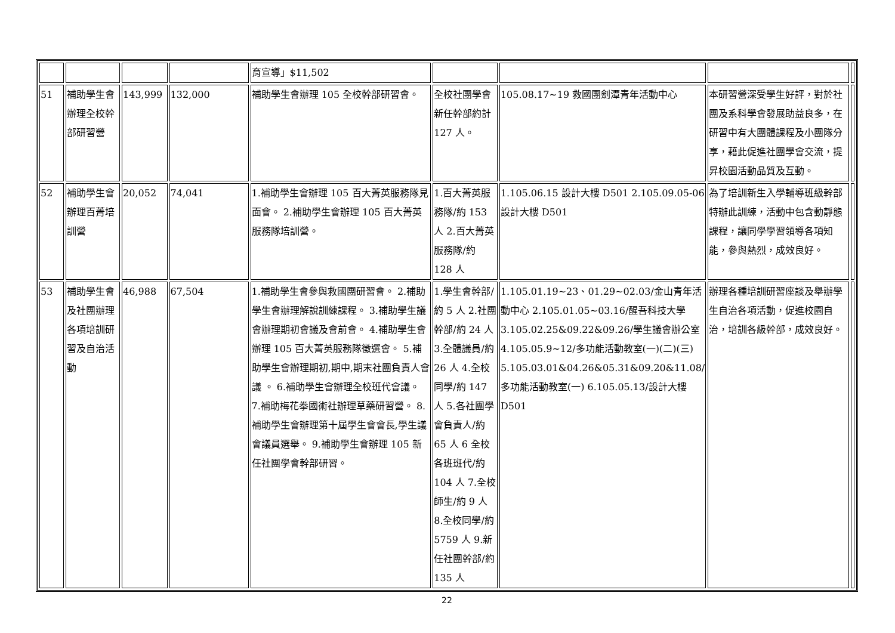| | | | | 育宣導」$11,502 | | | | |
| 51 | 補助學生會辦理全校幹部研習營 | 143,999 | 132,000 | 補助學生會辦理 105 全校幹部研習會。 | 全校社團學會新任幹部約計 127 人。 | 105.08.17~19 救國團劍潭青年活動中心 | 本研習營深受學生好評，對於社團及系科學會發展助益良多，在研習中有大團體課程及小團隊分享，藉此促進社團學會交流，提昇校園活動品質及互動。 | |
| 52 | 補助學生會辦理百菁培訓營 | 20,052 | 74,041 | 1.補助學生會辦理 105 百大菁英服務隊見面會。 2.補助學生會辦理 105 百大菁英服務隊培訓營。 | 1.百大菁英服務隊/約 153 人 2.百大菁英服務隊/約 128 人 | 1.105.06.15 設計大樓 D501 2.105.09.05-06 設計大樓 D501 | 為了培訓新生入學輔導班級幹部特辦此訓練，活動中包含動靜態課程，讓同學學習領導各項知能，參與熱烈，成效良好。 | |
| 53 | 補助學生會及社團辦理各項培訓研習及自治活動 | 46,988 | 67,504 | 1.補助學生會參與救國團研習會。 2.補助學生會辦理解說訓練課程。 3.補助學生議會辦理期初會議及會前會。 4.補助學生會辦理 105 百大菁英服務隊徵選會。 5.補助學生會辦理期初,期中,期末社團負責人會議 。 6.補助學生會辦理全校班代會議。 7.補助梅花拳國術社辦理草藥研習營。 8.補助學生會辦理第十屆學生會會長,學生議會議員選舉。 9.補助學生會辦理 105 新任社團學會幹部研習。 | 1.學生會幹部/約 5 人 2.社團幹部/約 24 人 3.全體議員/約 26 人 4.全校同學/約 147 人 5.各社團學會負責人/約 65 人 6 全校各班班代/約 104 人 7.全校師生/約 9 人 8.全校同學/約 5759 人 9.新任社團幹部/約 135 人 | 1.105.01.19~23、01.29~02.03/金山青年活動中心 2.105.01.05~03.16/醒吾科技大學 3.105.02.25&09.22&09.26/學生議會辦公室 4.105.05.9~12/多功能活動教室(一)(二)(三) 5.105.03.01&04.26&05.31&09.20&11.08/多功能活動教室(一) 6.105.05.13/設計大樓 D501 | 辦理各種培訓研習座談及舉辦學生自治各項活動，促進校園自治，培訓各級幹部，成效良好。 | |
22